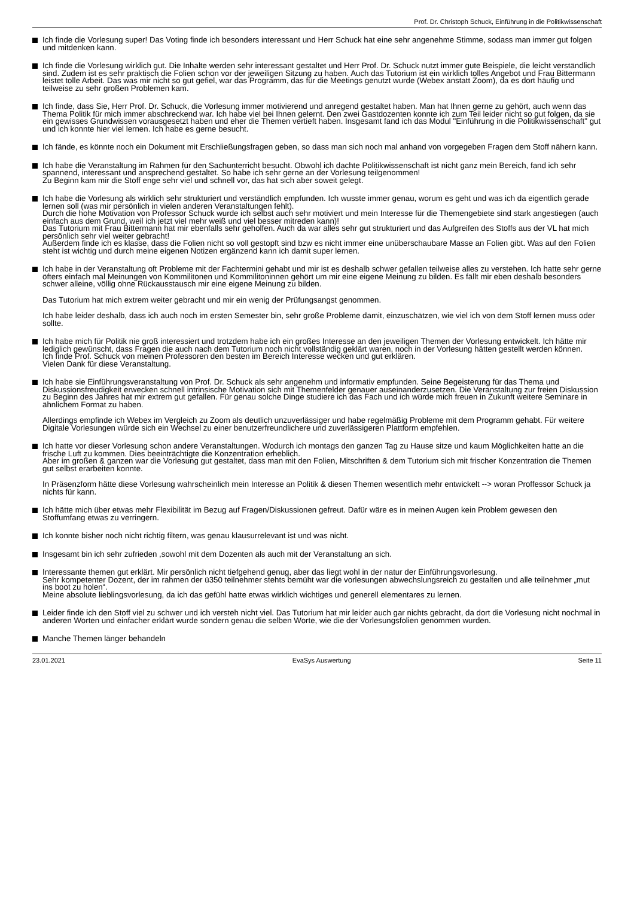Prof. Dr. Christoph Schuck, Einführung in die Politikwissenschaft
Ich finde die Vorlesung super! Das Voting finde ich besonders interessant und Herr Schuck hat eine sehr angenehme Stimme, sodass man immer gut folgen und mitdenken kann.
Ich finde die Vorlesung wirklich gut. Die Inhalte werden sehr interessant gestaltet und Herr Prof. Dr. Schuck nutzt immer gute Beispiele, die leicht verständlich sind. Zudem ist es sehr praktisch die Folien schon vor der jeweiligen Sitzung zu haben. Auch das Tutorium ist ein wirklich tolles Angebot und Frau Bittermann leistet tolle Arbeit. Das was mir nicht so gut gefiel, war das Programm, das für die Meetings genutzt wurde (Webex anstatt Zoom), da es dort häufig und teilweise zu sehr großen Problemen kam.
Ich finde, dass Sie, Herr Prof. Dr. Schuck, die Vorlesung immer motivierend und anregend gestaltet haben. Man hat Ihnen gerne zu gehört, auch wenn das Thema Politik für mich immer abschreckend war. Ich habe viel bei Ihnen gelernt. Den zwei Gastdozenten konnte ich zum Teil leider nicht so gut folgen, da sie ein gewisses Grundwissen vorausgesetzt haben und eher die Themen vertieft haben. Insgesamt fand ich das Modul "Einführung in die Politikwissenschaft" gut und ich konnte hier viel lernen. Ich habe es gerne besucht.
Ich fände, es könnte noch ein Dokument mit Erschließungsfragen geben, so dass man sich noch mal anhand von vorgegeben Fragen dem Stoff nähern kann.
Ich habe die Veranstaltung im Rahmen für den Sachunterricht besucht. Obwohl ich dachte Politikwissenschaft ist nicht ganz mein Bereich, fand ich sehr spannend, interessant und ansprechend gestaltet. So habe ich sehr gerne an der Vorlesung teilgenommen!
Zu Beginn kam mir die Stoff enge sehr viel und schnell vor, das hat sich aber soweit gelegt.
Ich habe die Vorlesung als wirklich sehr strukturiert und verständlich empfunden. Ich wusste immer genau, worum es geht und was ich da eigentlich gerade lernen soll (was mir persönlich in vielen anderen Veranstaltungen fehlt).
Durch die hohe Motivation von Professor Schuck wurde ich selbst auch sehr motiviert und mein Interesse für die Themengebiete sind stark angestiegen (auch einfach aus dem Grund, weil ich jetzt viel mehr weiß und viel besser mitreden kann)!
Das Tutorium mit Frau Bittermann hat mir ebenfalls sehr geholfen. Auch da war alles sehr gut strukturiert und das Aufgreifen des Stoffs aus der VL hat mich persönlich sehr viel weiter gebracht!
Außerdem finde ich es klasse, dass die Folien nicht so voll gestopft sind bzw es nicht immer eine unüberschaubare Masse an Folien gibt. Was auf den Folien steht ist wichtig und durch meine eigenen Notizen ergänzend kann ich damit super lernen.
Ich habe in der Veranstaltung oft Probleme mit der Fachtermini gehabt und mir ist es deshalb schwer gefallen teilweise alles zu verstehen. Ich hatte sehr gerne öfters einfach mal Meinungen von Kommilitonen und Kommilitoninnen gehört um mir eine eigene Meinung zu bilden. Es fällt mir eben deshalb besonders schwer alleine, völlig ohne Rückausstausch mir eine eigene Meinung zu bilden.
Das Tutorium hat mich extrem weiter gebracht und mir ein wenig der Prüfungsangst genommen.
Ich habe leider deshalb, dass ich auch noch im ersten Semester bin, sehr große Probleme damit, einzuschätzen, wie viel ich von dem Stoff lernen muss oder sollte.
Ich habe mich für Politik nie groß interessiert und trotzdem habe ich ein großes Interesse an den jeweiligen Themen der Vorlesung entwickelt. Ich hätte mir lediglich gewünscht, dass Fragen die auch nach dem Tutorium noch nicht vollständig geklärt waren, noch in der Vorlesung hätten gestellt werden können.
Ich finde Prof. Schuck von meinen Professoren den besten im Bereich Interesse wecken und gut erklären.
Vielen Dank für diese Veranstaltung.
Ich habe sie Einführungsveranstaltung von Prof. Dr. Schuck als sehr angenehm und informativ empfunden. Seine Begeisterung für das Thema und Diskussionsfreudigkeit erwecken schnell intrinsische Motivation sich mit Themenfelder genauer auseinanderzusetzen. Die Veranstaltung zur freien Diskussion zu Beginn des Jahres hat mir extrem gut gefallen. Für genau solche Dinge studiere ich das Fach und ich würde mich freuen in Zukunft weitere Seminare in ähnlichem Format zu haben.
Allerdings empfinde ich Webex im Vergleich zu Zoom als deutlich unzuverlässiger und habe regelmäßig Probleme mit dem Programm gehabt. Für weitere Digitale Vorlesungen würde sich ein Wechsel zu einer benutzerfreundlichere und zuverlässigeren Plattform empfehlen.
Ich hatte vor dieser Vorlesung schon andere Veranstaltungen. Wodurch ich montags den ganzen Tag zu Hause sitze und kaum Möglichkeiten hatte an die frische Luft zu kommen. Dies beeinträchtigte die Konzentration erheblich.
Aber im großen & ganzen war die Vorlesung gut gestaltet, dass man mit den Folien, Mitschriften & dem Tutorium sich mit frischer Konzentration die Themen gut selbst erarbeiten konnte.
In Präsenzform hätte diese Vorlesung wahrscheinlich mein Interesse an Politik & diesen Themen wesentlich mehr entwickelt --> woran Proffessor Schuck ja nichts für kann.
Ich hätte mich über etwas mehr Flexibilität im Bezug auf Fragen/Diskussionen gefreut. Dafür wäre es in meinen Augen kein Problem gewesen den Stoffumfang etwas zu verringern.
Ich konnte bisher noch nicht richtig filtern, was genau klausurrelevant ist und was nicht.
Insgesamt bin ich sehr zufrieden ,sowohl mit dem Dozenten als auch mit der Veranstaltung an sich.
Interessante themen gut erklärt. Mir persönlich nicht tiefgehend genug, aber das liegt wohl in der natur der Einführungsvorlesung.
Sehr kompetenter Dozent, der im rahmen der ü350 teilnehmer stehts bemüht war die vorlesungen abwechslungsreich zu gestalten und alle teilnehmer „mut ins boot zu holen“.
Meine absolute lieblingsvorlesung, da ich das gefühl hatte etwas wirklich wichtiges und generell elementares zu lernen.
Leider finde ich den Stoff viel zu schwer und ich versteh nicht viel. Das Tutorium hat mir leider auch gar nichts gebracht, da dort die Vorlesung nicht nochmal in anderen Worten und einfacher erklärt wurde sondern genau die selben Worte, wie die der Vorlesungsfolien genommen wurden.
Manche Themen länger behandeln
23.01.2021 EvaSys Auswertung Seite 11